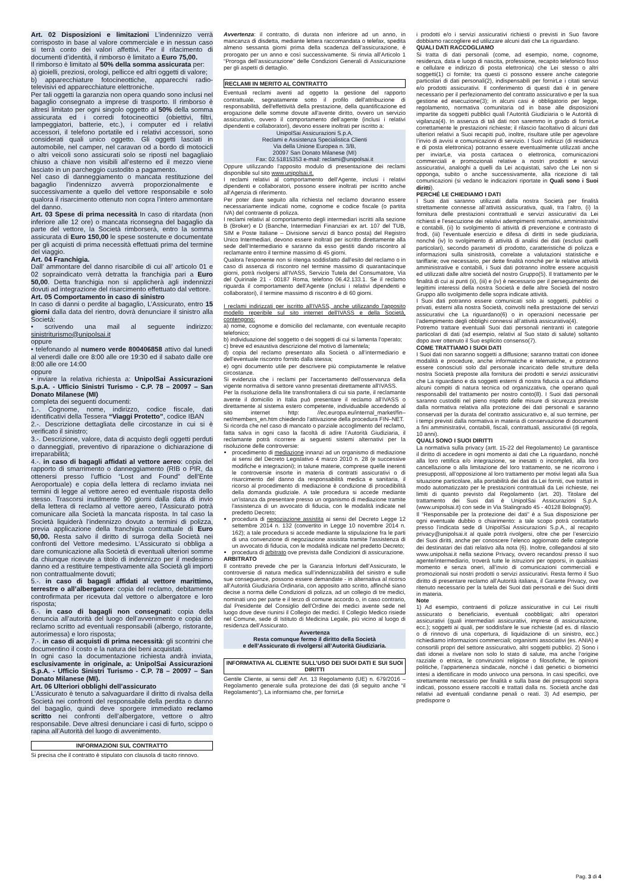Art. 02 Disposizioni e limitazioni L’indennizzo verrà corrisposto in base al valore commerciale e in nessun caso si terrà conto dei valori affettivi. Per il rifacimento di documenti d’identità, il rimborso è limitato a Euro 75,00.
Il rimborso è limitato al 50% della somma assicurata per:
a) gioielli, preziosi, orologi, pellicce ed altri oggetti di valore;
b) apparecchiature fotocineottiche, apparecchi radio-televisivi ed apparecchiature elettroniche.
Per tali oggetti la garanzia non opera quando sono inclusi nel bagaglio consegnato a imprese di trasporto. Il rimborso è altresì limitato per ogni singolo oggetto al 50% della somma assicurata ed i corredi fotocineottici (obiettivi, filtri, lampeggiatori, batterie, etc.), i computer ed i relativi accessori, il telefono portatile ed i relativi accessori, sono considerati quali unico oggetto. Gli oggetti lasciati in automobile, nel camper, nel caravan od a bordo di motocicli o altri veicoli sono assicurati solo se riposti nel bagagliaio chiuso a chiave non visibili all’esterno ed il mezzo viene lasciato in un parcheggio custodito a pagamento.
Nel caso di danneggiamento o mancata restituzione del bagaglio l’indennizzo avverrà proporzionalmente e successivamente a quello del vettore responsabile e solo qualora il risarcimento ottenuto non copra l’intero ammontare del danno.
Art. 03 Spese di prima necessità In caso di ritardata (non inferiore alle 12 ore) o mancata riconsegna del bagaglio da parte del vettore, la Società rimborserà, entro la somma assicurata di Euro 150,00 le spese sostenute e documentate per gli acquisti di prima necessità effettuati prima del termine del viaggio.
Art. 04 Franchigia.
Dall’ ammontare del danno risarcibile di cui all’ articolo 01 e 02 sopraindicato verrà detratta la franchigia pari a Euro 50,00. Detta franchigia non si applicherà agli indennizzi dovuti ad integrazione del risarcimento effettuato dal vettore.
Art. 05 Comportamento in caso di sinistro
In caso di danni o perdite al bagaglio, L’Assicurato, entro 15 giorni dalla data del rientro, dovrà denunciare il sinistro alla Società:
• scrivendo una mail al seguente indirizzo: sinistriturismo@unipolsai.it
oppure
• telefonando al numero verde 800406858 attivo dal lunedì al venerdì dalle ore 8:00 alle ore 19:30 ed il sabato dalle ore 8:00 alle ore 14:00
oppure
• inviare la relativa richiesta a: UnipolSai Assicurazioni S.p.A. - Ufficio Sinistri Turismo - C.P. 78 – 20097 – San Donato Milanese (MI)
completa dei seguenti documenti:
1.-. Cognome, nome, indirizzo, codice fiscale, dati identificativi della Tessera “Viaggi Protetto”, codice IBAN
2.-. Descrizione dettagliata delle circostanze in cui si è verificato il sinistro;
3.-. Descrizione, valore, data di acquisto degli oggetti perduti o danneggiati, preventivo di riparazione o dichiarazione di irreparabilità;
4.-. in caso di bagagli affidati al vettore aereo: copia del rapporto di smarrimento o danneggiamento (RIB o PIR, da ottenersi presso l’ufficio “Lost and Found” dell’Ente Aeroportuale) e copia della lettera di reclamo inviata nei termini di legge al vettore aereo ed eventuale risposta dello stesso. Trascorsi inutilmente 90 giorni dalla data di invio della lettera di reclamo al vettore aereo, l’Assicurato potrà comunicare alla Società la mancata risposta. In tal caso la Società liquiderà l’indennizzo dovuto a termini di polizza, previa applicazione della franchigia contrattuale di Euro 50,00. Resta salvo il diritto di surroga della Società nei confronti del Vettore medesimo. L’Assicurato si obbliga a dare comunicazione alla Società di eventuali ulteriori somme da chiunque ricevute a titolo di indennizzo per il medesimo danno ed a restituire tempestivamente alla Società gli importi non contrattualmente dovuti;
5.-. in caso di bagagli affidati al vettore marittimo, terrestre o all’albergatore: copia del reclamo, debitamente controfirmata per ricevuta dal vettore o albergatore e loro risposta;
6.-. in caso di bagagli non consegnati: copia della denuncia all’autorità del luogo dell’avvenimento e copia del reclamo scritto ad eventuali responsabili (albergo, ristorante, autorimessa) e loro risposta;
7.-. in caso di acquisti di prima necessità: gli scontrini che documentino il costo e la natura dei beni acquistati.
In ogni caso la documentazione richiesta andrà inviata, esclusivamente in originale, a: UnipolSai Assicurazioni S.p.A. - Ufficio Sinistri Turismo - C.P. 78 – 20097 – San Donato Milanese (MI).
Art. 06 Ulteriori obblighi dell’assicurato
L’Assicurato è tenuto a salvaguardare il diritto di rivalsa della Società nei confronti del responsabile della perdita o danno del bagaglio, quindi deve sporgere immediato reclamo scritto nei confronti dell’albergatore, vettore o altro responsabile. Deve altresì denunciare i casi di furto, scippo o rapina all’Autorità del luogo di avvenimento.
INFORMAZIONI SUL CONTRATTO
Si precisa che il contratto è stipulato con clausola di tacito rinnovo.
Avvertenza: il contratto, di durata non inferiore ad un anno, in mancanza di disdetta, mediante lettera raccomandata o telefax, spedita almeno sessanta giorni prima della scadenza dell’assicurazione, è prorogato per un anno e così successivamente. Si rinvia all’Articolo 1 “Proroga dell’assicurazione” delle Condizioni Generali di Assicurazione per gli aspetti di dettaglio.
RECLAMI IN MERITO AL CONTRATTO
Eventuali reclami aventi ad oggetto la gestione del rapporto contrattuale, segnatamente sotto il profilo dell'attribuzione di responsabilità, dell'effettività della prestazione, della quantificazione ed erogazione delle somme dovute all'avente diritto, ovvero un servizio assicurativo, ovvero il comportamento dell’agente (inclusi i relativi dipendenti e collaboratori), devono essere inoltrati per iscritto a:
UnipolSai Assicurazioni S.p.A.
Reclami e Assistenza Specialistica Clienti
Via della Unione Europea n. 3/B,
20097 San Donato Milanese (MI)
Fax: 02.51815353 e-mail: reclami@unipolsai.it
Oppure utilizzando l'apposito modulo di presentazione dei reclami disponibile sul sito www.unipolsai.it.
I reclami relativi al comportamento dell’Agente, inclusi i relativi dipendenti e collaboratori, possono essere inoltrati per iscritto anche all’Agenzia di riferimento.
Per poter dare seguito alla richiesta nel reclamo dovranno essere necessariamente indicati nome, cognome e codice fiscale (o partita IVA) del contraente di polizza.
I reclami relativi al comportamento degli intermediari iscritti alla sezione B (Broker) e D (Banche, Intermediari Finanziari ex art. 107 del TUB, SIM e Poste Italiane – Divisione servizi di banco posta) del Registro Unico Intermediari, devono essere inoltrati per iscritto direttamente alla sede dell’Intermediario e saranno da esso gestiti dando riscontro al reclamante entro il termine massimo di 45 giorni.
Qualora l'esponente non si ritenga soddisfatto dall'esito del reclamo o in caso di assenza di riscontro nel termine massimo di quarantacinque giorni, potrà rivolgersi all'IVASS, Servizio Tutela del Consumatore, Via del Quirinale 21 - 00187 Roma, telefono 06.42.133.1. Se il reclamo riguarda il comportamento dell’Agente (inclusi i relativi dipendenti e collaboratori), il termine massimo di riscontro è di 60 giorni.
I reclami indirizzati per iscritto all'IVASS, anche utilizzando l'apposito modello reperibile sul sito internet dell'IVASS e della Società, contengono:
a) nome, cognome e domicilio del reclamante, con eventuale recapito telefonico;
b) individuazione del soggetto o dei soggetti di cui si lamenta l'operato;
c) breve ed esaustiva descrizione del motivo di lamentela;
d) copia del reclamo presentato alla Società o all’intermediario e dell'eventuale riscontro fornito dalla stessa;
e) ogni documento utile per descrivere più compiutamente le relative circostanze.
Si evidenzia che i reclami per l'accertamento dell'osservanza della vigente normativa di settore vanno presentati direttamente all'IVASS.
Per la risoluzione della lite transfrontaliera di cui sia parte, il reclamante avente il domicilio in Italia può presentare il reclamo all’IVASS o direttamente al sistema estero competente, individuabile accedendo al sito internet http: //ec.europa.eu/internal_market/fin–net/members_en.htm chiedendo l’attivazione della procedura FIN–NET.
Si ricorda che nel caso di mancato o parziale accoglimento del reclamo, fatta salva in ogni caso la facoltà di adire l’Autorità Giudiziaria, il reclamante potrà ricorrere ai seguenti sistemi alternativi per la risoluzione delle controversie:
procedimento di mediazione innanzi ad un organismo di mediazione ai sensi del Decreto Legislativo 4 marzo 2010 n. 28 (e successive modifiche e integrazioni); in talune materie, comprese quelle inerenti le controversie insorte in materia di contratti assicurativi o di risarcimento del danno da responsabilità medica e sanitaria, il ricorso al procedimento di mediazione è condizione di procedibilità della domanda giudiziale. A tale procedura si accede mediante un'istanza da presentare presso un organismo di mediazione tramite l'assistenza di un avvocato di fiducia, con le modalità indicate nel predetto Decreto;
procedura di negoziazione assistita ai sensi del Decreto Legge 12 settembre 2014 n. 132 (convertito in Legge 10 novembre 2014 n. 162); a tale procedura si accede mediante la stipulazione fra le parti di una convenzione di negoziazione assistita tramite l'assistenza di un avvocato di fiducia, con le modalità indicate nel predetto Decreto;
procedura di arbitrato ove prevista dalle Condizioni di assicurazione.
ARBITRATO
Il contratto prevede che per la Garanzia Infortuni dell’Assicurato, le controversie di natura medica sull’indennizzabilità del sinistro e sulle sue conseguenze, possono essere demandate - in alternativa al ricorso all’Autorità Giudiziaria Ordinaria, con apposito atto scritto, affinché siano decise a norma delle Condizioni di polizza, ad un collegio di tre medici, nominati uno per parte e il terzo di comune accordo o, in caso contrario, dal Presidente del Consiglio dell’Ordine dei medici avente sede nel luogo dove deve riunirsi il Collegio dei medici. Il Collegio Medico risiede nel Comune, sede di Istituto di Medicina Legale, più vicino al luogo di residenza dell’Assicurato.
Avvertenza
Resta comunque fermo il diritto della Società
e dell’Assicurato di rivolgersi all’Autorità Giudiziaria.
INFORMATIVA AL CLIENTE SULL’USO DEI SUOI DATI E SUI SUOI DIRITTI
Gentile Cliente, ai sensi dell’ Art. 13 Regolamento (UE) n. 679/2016 – Regolamento generale sulla protezione dei dati (di seguito anche “il Regolamento”), La informiamo che, per fornirLe
i prodotti e/o i servizi assicurativi richiesti o previsti in Suo favore dobbiamo raccogliere ed utilizzare alcuni dati che La riguardano.
QUALI DATI RACCOGLIAMO
Si tratta di dati personali (come, ad esempio, nome, cognome, residenza, data e luogo di nascita, professione, recapito telefonico fisso e cellulare e indirizzo di posta elettronica) che Lei stesso o altri soggetti(1) ci fornite; tra questi ci possono essere anche categorie particolari di dati personali(2), indispensabili per fornirLe i citati servizi e/o prodotti assicurativi. Il conferimento di questi dati è in genere necessario per il perfezionamento del contratto assicurativo e per la sua gestione ed esecuzione(3); in alcuni casi è obbligatorio per legge, regolamento, normativa comunitaria od in base alle disposizioni impartite da soggetti pubblici quali l’Autorità Giudiziaria o le Autorità di vigilanza(4). In assenza di tali dati non saremmo in grado di fornirLe correttamente le prestazioni richieste; il rilascio facoltativo di alcuni dati ulteriori relativi a Suoi recapiti può, inoltre, risultare utile per agevolare l’invio di avvisi e comunicazioni di servizio. I Suoi indirizzi (di residenza e di posta elettronica) potranno essere eventualmente utilizzati anche per inviarLe, via posta cartacea o elettronica, comunicazioni commerciali e promozionali relative a nostri prodotti e servizi assicurativi, analoghi a quelli da Lei acquistati, salvo che Lei non si opponga, subito o anche successivamente, alla ricezione di tali comunicazioni (si vedano le indicazioni riportate in Quali sono i Suoi diritti).
PERCHÉ LE CHIEDIAMO I DATI
I Suoi dati saranno utilizzati dalla nostra Società per finalità strettamente connesse all’attività assicurativa, quali, tra l’altro, (i) la fornitura delle prestazioni contrattuali e servizi assicurativi da Lei richiesti e l’esecuzione dei relativi adempimenti normativi, amministrativi e contabili, (ii) lo svolgimento di attività di prevenzione e contrasto di frodi, (iii) l’eventuale esercizio e difesa di diritti in sede giudiziaria, nonché (iv) lo svolgimento di attività di analisi dei dati (esclusi quelli particolari), secondo parametri di prodotto, caratteristiche di polizza e informazioni sulla sinistrosità, correlate a valutazioni statistiche e tariffarie; ove necessario, per dette finalità nonché per le relative attività amministrative e contabili, i Suoi dati potranno inoltre essere acquisiti ed utilizzati dalle altre società del nostro Gruppo(5). Il trattamento per le finalità di cui ai punti (ii), (iii) e (iv) è necessario per il perseguimento dei legittimi interessi della nostra Società e delle altre Società del nostro Gruppo allo svolgimento delle sopra indicate attività.
I Suoi dati potranno essere comunicati solo ai soggetti, pubblici o privati, esterni alla nostra Società, coinvolti nella prestazione dei servizi assicurativi che La riguardano(6) o in operazioni necessarie per l’adempimento degli obblighi connessi all’attività assicurativa(4).
Potremo trattare eventuali Suoi dati personali rientranti in categorie particolari di dati (ad esempio, relativi al Suo stato di salute) soltanto dopo aver ottenuto il Suo esplicito consenso(7).
COME TRATTIAMO I SUOI DATI
I Suoi dati non saranno soggetti a diffusione; saranno trattati con idonee modalità e procedure, anche informatiche e telematiche, e potranno essere conosciuti solo dal personale incaricato delle strutture della nostra Società preposte alla fornitura dei prodotti e servizi assicurativi che La riguardano e da soggetti esterni di nostra fiducia a cui affidiamo alcuni compiti di natura tecnica od organizzativa, che operano quali responsabili del trattamento per nostro conto(8). I Suoi dati personali saranno custoditi nel pieno rispetto delle misure di sicurezza previste dalla normativa relativa alla protezione dei dati personali e saranno conservati per la durata del contratto assicurativo e, al suo termine, per i tempi previsti dalla normativa in materia di conservazione di documenti a fini amministrativi, contabili, fiscali, contrattuali, assicurativi (di regola, 10 anni).
QUALI SONO I SUOI DIRITTI
La normativa sulla privacy (artt. 15-22 del Regolamento) Le garantisce il diritto di accedere in ogni momento ai dati che La riguardano, nonché alla loro rettifica e/o integrazione, se inesatti o incompleti, alla loro cancellazione o alla limitazione del loro trattamento, se ne ricorrono i presupposti, all’opposizione al loro trattamento per motivi legati alla Sua situazione particolare, alla portabilità dei dati da Lei forniti, ove trattati in modo automatizzato per le prestazioni contrattuali da Lei richieste, nei limiti di quanto previsto dal Regolamento (art. 20). Titolare del trattamento dei Suoi dati è UnipolSai Assicurazioni S.p.A. (www.unipolsai.it) con sede in Via Stalingrado 45 - 40128 Bologna(9).
Il “Responsabile per la protezione dei dati” è a Sua disposizione per ogni eventuale dubbio o chiarimento: a tale scopo potrà contattarlo presso l’indicata sede di UnipolSai Assicurazioni S.p.A., al recapito privacy@unipolsai.it al quale potrà rivolgersi, oltre che per l’esercizio dei Suoi diritti, anche per conoscere l’elenco aggiornato delle categorie dei destinatari dei dati relativo alla nota (6). Inoltre, collegandosi al sito www.unipolsai.it nella sezione Privacy, ovvero recandosi presso il suo agente/intermediario, troverà tutte le istruzioni per opporsi, in qualsiasi momento e senza oneri, all’invio di comunicazioni commerciali e promozionali sui nostri prodotti o servizi assicurativi. Resta fermo il Suo diritto di presentare reclamo all’Autorità italiana, il Garante Privacy, ove ritenuto necessario per la tutela dei Suoi dati personali e dei Suoi diritti in materia.
Note
1) Ad esempio, contraenti di polizze assicurative in cui Lei risulti assicurato o beneficiario, eventuali coobbligati; altri operatori assicurativi (quali intermediari assicurativi, imprese di assicurazione, ecc.); soggetti ai quali, per soddisfare le sue richieste (ad es. di rilascio o di rinnovo di una copertura, di liquidazione di un sinistro, ecc.) richiediamo informazioni commerciali; organismi associativi (es. ANIA) e consortili propri del settore assicurativo, altri soggetti pubblici. 2) Sono i dati idonei a rivelare non solo lo stato di salute, ma anche l’origine razziale o etnica, le convinzioni religiose o filosofiche, le opinioni politiche, l’appartenenza sindacale, nonché i dati genetici o biometrici intesi a identificare in modo univoco una persona. In casi specifici, ove strettamente necessario per finalità e sulla base dei presupposti sopra indicati, possono essere raccolti e trattati dalla ns. Società anche dati relativi ad eventuali condanne penali o reati. 3) Ad esempio, per predisporre o
Pag. 3 di 4